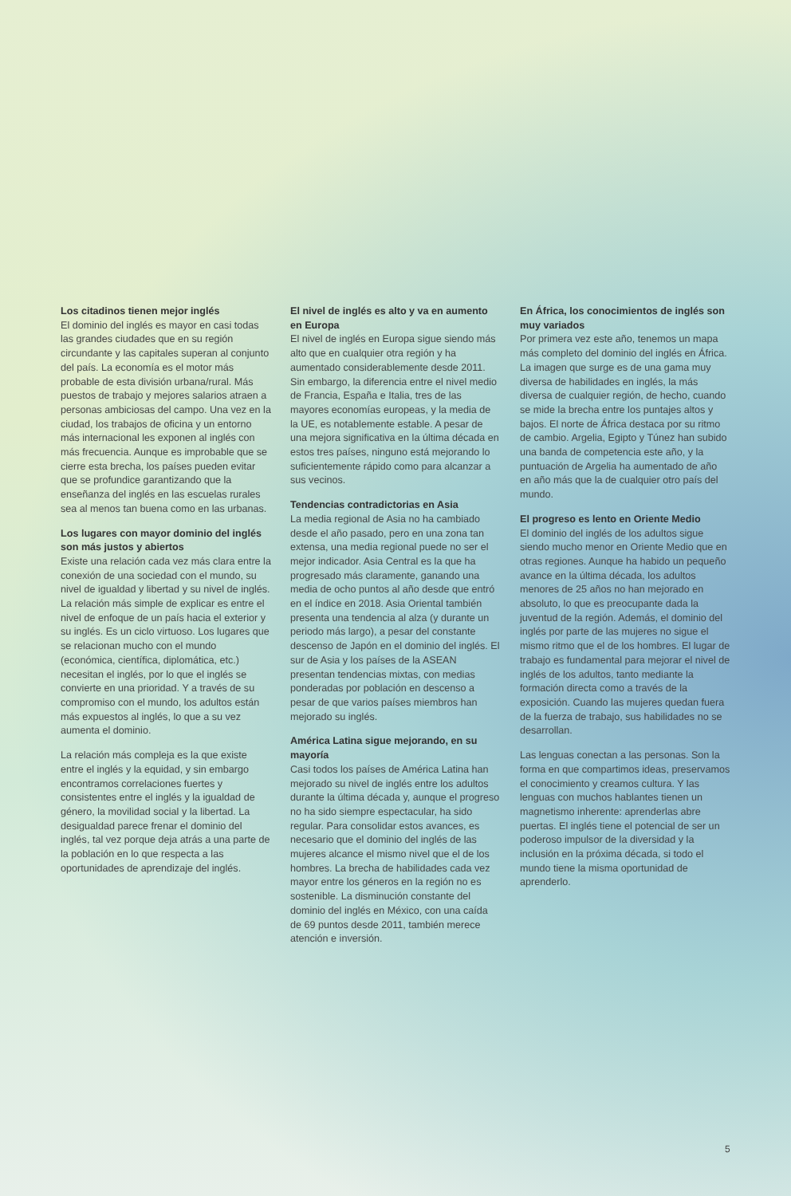Los citadinos tienen mejor inglés
El dominio del inglés es mayor en casi todas las grandes ciudades que en su región circundante y las capitales superan al conjunto del país. La economía es el motor más probable de esta división urbana/rural. Más puestos de trabajo y mejores salarios atraen a personas ambiciosas del campo. Una vez en la ciudad, los trabajos de oficina y un entorno más internacional les exponen al inglés con más frecuencia. Aunque es improbable que se cierre esta brecha, los países pueden evitar que se profundice garantizando que la enseñanza del inglés en las escuelas rurales sea al menos tan buena como en las urbanas.
Los lugares con mayor dominio del inglés son más justos y abiertos
Existe una relación cada vez más clara entre la conexión de una sociedad con el mundo, su nivel de igualdad y libertad y su nivel de inglés. La relación más simple de explicar es entre el nivel de enfoque de un país hacia el exterior y su inglés. Es un ciclo virtuoso. Los lugares que se relacionan mucho con el mundo (económica, científica, diplomática, etc.) necesitan el inglés, por lo que el inglés se convierte en una prioridad. Y a través de su compromiso con el mundo, los adultos están más expuestos al inglés, lo que a su vez aumenta el dominio.
La relación más compleja es la que existe entre el inglés y la equidad, y sin embargo encontramos correlaciones fuertes y consistentes entre el inglés y la igualdad de género, la movilidad social y la libertad. La desigualdad parece frenar el dominio del inglés, tal vez porque deja atrás a una parte de la población en lo que respecta a las oportunidades de aprendizaje del inglés.
El nivel de inglés es alto y va en aumento en Europa
El nivel de inglés en Europa sigue siendo más alto que en cualquier otra región y ha aumentado considerablemente desde 2011. Sin embargo, la diferencia entre el nivel medio de Francia, España e Italia, tres de las mayores economías europeas, y la media de la UE, es notablemente estable. A pesar de una mejora significativa en la última década en estos tres países, ninguno está mejorando lo suficientemente rápido como para alcanzar a sus vecinos.
Tendencias contradictorias en Asia
La media regional de Asia no ha cambiado desde el año pasado, pero en una zona tan extensa, una media regional puede no ser el mejor indicador. Asia Central es la que ha progresado más claramente, ganando una media de ocho puntos al año desde que entró en el índice en 2018. Asia Oriental también presenta una tendencia al alza (y durante un periodo más largo), a pesar del constante descenso de Japón en el dominio del inglés. El sur de Asia y los países de la ASEAN presentan tendencias mixtas, con medias ponderadas por población en descenso a pesar de que varios países miembros han mejorado su inglés.
América Latina sigue mejorando, en su mayoría
Casi todos los países de América Latina han mejorado su nivel de inglés entre los adultos durante la última década y, aunque el progreso no ha sido siempre espectacular, ha sido regular. Para consolidar estos avances, es necesario que el dominio del inglés de las mujeres alcance el mismo nivel que el de los hombres. La brecha de habilidades cada vez mayor entre los géneros en la región no es sostenible. La disminución constante del dominio del inglés en México, con una caída de 69 puntos desde 2011, también merece atención e inversión.
En África, los conocimientos de inglés son muy variados
Por primera vez este año, tenemos un mapa más completo del dominio del inglés en África. La imagen que surge es de una gama muy diversa de habilidades en inglés, la más diversa de cualquier región, de hecho, cuando se mide la brecha entre los puntajes altos y bajos. El norte de África destaca por su ritmo de cambio. Argelia, Egipto y Túnez han subido una banda de competencia este año, y la puntuación de Argelia ha aumentado de año en año más que la de cualquier otro país del mundo.
El progreso es lento en Oriente Medio
El dominio del inglés de los adultos sigue siendo mucho menor en Oriente Medio que en otras regiones. Aunque ha habido un pequeño avance en la última década, los adultos menores de 25 años no han mejorado en absoluto, lo que es preocupante dada la juventud de la región. Además, el dominio del inglés por parte de las mujeres no sigue el mismo ritmo que el de los hombres. El lugar de trabajo es fundamental para mejorar el nivel de inglés de los adultos, tanto mediante la formación directa como a través de la exposición. Cuando las mujeres quedan fuera de la fuerza de trabajo, sus habilidades no se desarrollan.
Las lenguas conectan a las personas. Son la forma en que compartimos ideas, preservamos el conocimiento y creamos cultura. Y las lenguas con muchos hablantes tienen un magnetismo inherente: aprenderlas abre puertas. El inglés tiene el potencial de ser un poderoso impulsor de la diversidad y la inclusión en la próxima década, si todo el mundo tiene la misma oportunidad de aprenderlo.
5